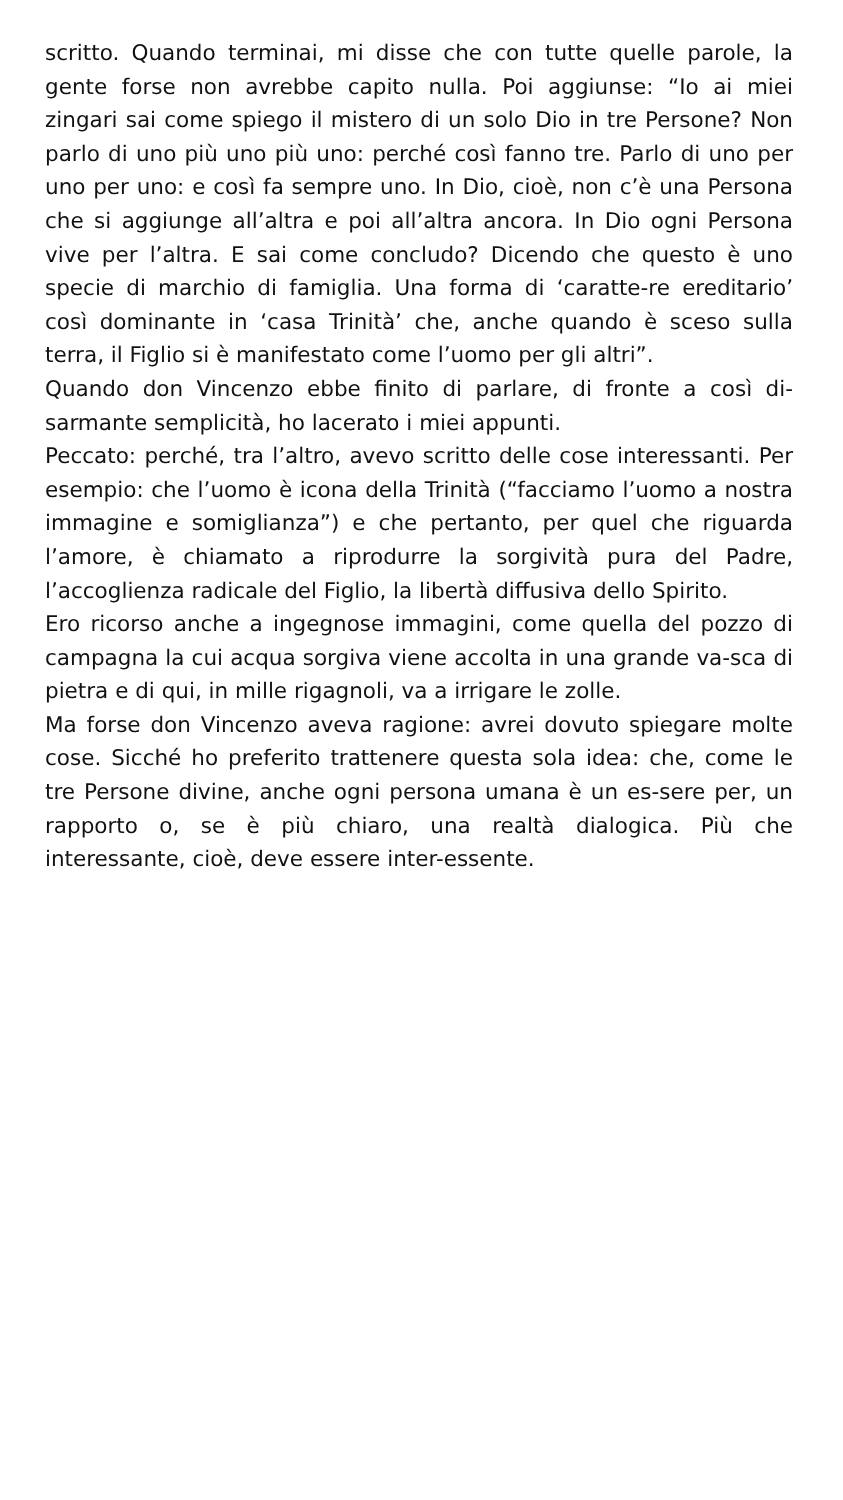scritto. Quando terminai, mi disse che con tutte quelle parole, la gente forse non avrebbe capito nulla. Poi aggiunse: “Io ai miei zingari sai come spiego il mistero di un solo Dio in tre Persone? Non parlo di uno più uno più uno: perché così fanno tre. Parlo di uno per uno per uno: e così fa sempre uno. In Dio, cioè, non c’è una Persona che si aggiunge all’altra e poi all’altra ancora. In Dio ogni Persona vive per l’altra. E sai come concludo? Dicendo che questo è uno specie di marchio di famiglia. Una forma di ‘caratte-re ereditario’ così dominante in ‘casa Trinità’ che, anche quando è sceso sulla terra, il Figlio si è manifestato come l’uomo per gli altri”.
Quando don Vincenzo ebbe finito di parlare, di fronte a così di-sarmante semplicità, ho lacerato i miei appunti.
Peccato: perché, tra l’altro, avevo scritto delle cose interessanti. Per esempio: che l’uomo è icona della Trinità (“facciamo l’uomo a nostra immagine e somiglianza”) e che pertanto, per quel che riguarda l’amore, è chiamato a riprodurre la sorgività pura del Padre, l’accoglienza radicale del Figlio, la libertà diffusiva dello Spirito.
Ero ricorso anche a ingegnose immagini, come quella del pozzo di campagna la cui acqua sorgiva viene accolta in una grande va-sca di pietra e di qui, in mille rigagnoli, va a irrigare le zolle.
Ma forse don Vincenzo aveva ragione: avrei dovuto spiegare molte cose. Sicché ho preferito trattenere questa sola idea: che, come le tre Persone divine, anche ogni persona umana è un es-sere per, un rapporto o, se è più chiaro, una realtà dialogica. Più che interessante, cioè, deve essere inter-essente.